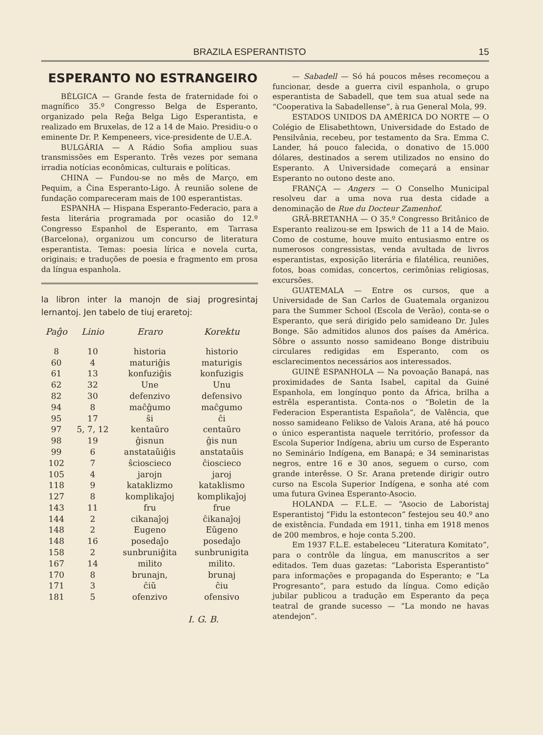BRAZILA ESPERANTISTO 15
ESPERANTO NO ESTRANGEIRO
BÉLGICA — Grande festa de fraternidade foi o magnífico 35.º Congresso Belga de Esperanto, organizado pela Reĝa Belga Ligo Esperantista, e realizado em Bruxelas, de 12 a 14 de Maio. Presidiu-o o eminente Dr. P. Kempeneers, vice-presidente de U.E.A.
BULGÁRIA — A Rádio Sofia ampliou suas transmissões em Esperanto. Três vezes por semana irradia notícias econômicas, culturais e políticas.
CHINA — Fundou-se no mês de Março, em Pequim, a Ĉina Esperanto-Ligo. À reunião solene de fundação compareceram mais de 100 esperantistas.
ESPANHA — Hispana Esperanto-Federacio, para a festa literária programada por ocasião do 12.º Congresso Espanhol de Esperanto, em Tarrasa (Barcelona), organizou um concurso de literatura esperantista. Temas: poesia lírica e novela curta, originais; e traduções de poesia e fragmento em prosa da língua espanhola.
la libron inter la manojn de siaj progresintaj lernantoj. Jen tabelo de tiuj eraretoj:
| Paĝo | Linio | Eraro | Korektu |
| --- | --- | --- | --- |
| 8 | 10 | historia | historio |
| 60 | 4 | maturiĝis | maturigis |
| 61 | 13 | konfuziĝis | konfuzigis |
| 62 | 32 | Une | Unu |
| 82 | 30 | defenzivo | defensivo |
| 94 | 8 | maĉĝumo | maĉgumo |
| 95 | 17 | ŝi | ĉi |
| 97 | 5, 7, 12 | kentaŭro | centaŭro |
| 98 | 19 | ĝisnun | ĝis nun |
| 99 | 6 | anstataŭiĝis | anstataŭis |
| 102 | 7 | ŝcioscieco | ĉioscieco |
| 105 | 4 | jarojn | jaroj |
| 118 | 9 | kataklizmo | kataklismo |
| 127 | 8 | komplikaĵoj | komplikaĵoj |
| 143 | 11 | fru | frue |
| 144 | 2 | cikanaĵoj | ĉikanaĵoj |
| 148 | 2 | Eugeno | Eŭgeno |
| 148 | 16 | posedaĵo | posedaĵo |
| 158 | 2 | sunbruniĝita | sunbrunigita |
| 167 | 14 | milito | milito. |
| 170 | 8 | brunajn, | brunaj |
| 171 | 3 | ĉiŭ | ĉiu |
| 181 | 5 | ofenzivo | ofensivo |
I. G. B.
— Sabadell — Só há poucos mêses recomeçou a funcionar, desde a guerra civil espanhola, o grupo esperantista de Sabadell, que tem sua atual sede na “Cooperativa la Sabadellense”, à rua General Mola, 99.
ESTADOS UNIDOS DA AMÉRICA DO NORTE — O Colégio de Elisabethtown, Universidade do Estado de Pensilvânia, recebeu, por testamento da Sra. Emma C. Lander, há pouco falecida, o donativo de 15.000 dólares, destinados a serem utilizados no ensino do Esperanto. A Universidade começará a ensinar Esperanto no outono deste ano.
FRANÇA — Angers — O Conselho Municipal resolveu dar a uma nova rua desta cidade a denominação de Rue du Docteur Zamenhof.
GRÃ-BRETANHA — O 35.º Congresso Britânico de Esperanto realizou-se em Ipswich de 11 a 14 de Maio. Como de costume, houve muito entusiasmo entre os numerosos congressistas, venda avultada de livros esperantistas, exposição literária e filatélica, reuniões, fotos, boas comidas, concertos, cerimônias religiosas, excursões.
GUATEMALA — Entre os cursos, que a Universidade de San Carlos de Guatemala organizou para the Summer School (Escola de Verão), conta-se o Esperanto, que será dirigido pelo samideano Dr. Jules Bonge. São admitidos alunos dos países da América. Sôbre o assunto nosso samideano Bonge distribuiu circulares redigidas em Esperanto, com os esclarecimentos necessários aos interessados.
GUINÉ ESPANHOLA — Na povoação Banapá, nas proximidades de Santa Isabel, capital da Guiné Espanhola, em longínquo ponto da África, brilha a estrêla esperantista. Conta-nos o “Boletin de la Federacion Esperantista Española”, de Valência, que nosso samideano Felikso de Valois Arana, até há pouco o único esperantista naquele território, professor da Escola Superior Indígena, abriu um curso de Esperanto no Seminário Indígena, em Banapá; e 34 seminaristas negros, entre 16 e 30 anos, seguem o curso, com grande interêsse. O Sr. Arana pretende dirigir outro curso na Escola Superior Indígena, e sonha até com uma futura Gvinea Esperanto-Asocio.
HOLANDA — F.L.E. — “Asocio de Laboristaj Esperantistoj “Fidu la estontecon” festejou seu 40.º ano de existência. Fundada em 1911, tinha em 1918 menos de 200 membros, e hoje conta 5.200.
Em 1937 F.L.E. estabeleceu “Literatura Komitato”, para o contrôle da língua, em manuscritos a ser editados. Tem duas gazetas: “Laborista Esperantisto” para informações e propaganda do Esperanto; e “La Progresanto”, para estudo da língua. Como edição jubilar publicou a tradução em Esperanto da peça teatral de grande sucesso — “La mondo ne havas atendejon”.